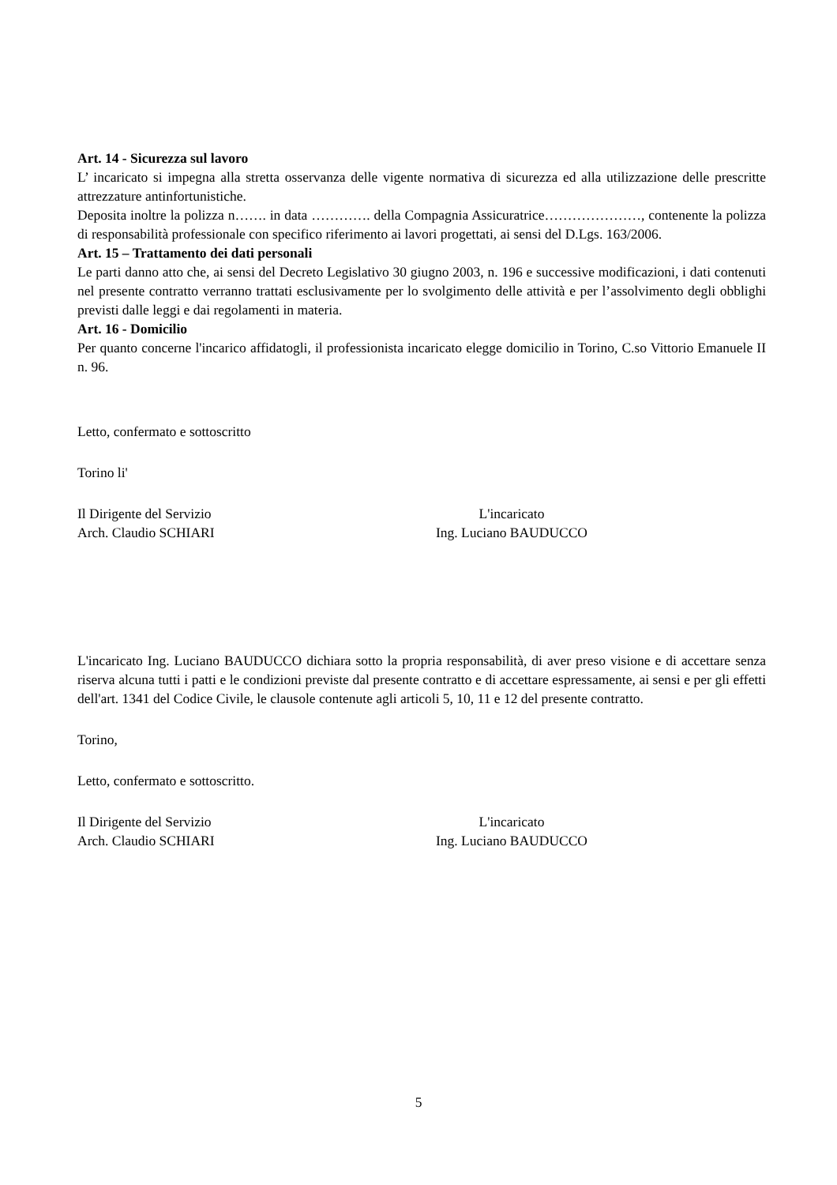Art. 14 - Sicurezza sul lavoro
L’ incaricato si impegna alla stretta osservanza delle vigente normativa di sicurezza ed alla utilizzazione delle prescritte attrezzature antinfortunistiche.
Deposita inoltre la polizza n……. in data …………. della Compagnia Assicuratrice…………………, contenente la polizza di responsabilità professionale con specifico riferimento ai lavori progettati, ai sensi del D.Lgs. 163/2006.
Art. 15 – Trattamento dei dati personali
Le parti danno atto che, ai sensi del Decreto Legislativo 30 giugno 2003, n. 196 e successive modificazioni, i dati contenuti nel presente contratto verranno trattati esclusivamente per lo svolgimento delle attività e per l’assolvimento degli obblighi previsti dalle leggi e dai regolamenti in materia.
Art. 16 - Domicilio
Per quanto concerne l'incarico affidatogli, il professionista incaricato elegge domicilio in Torino, C.so Vittorio Emanuele II n. 96.
Letto, confermato e sottoscritto
Torino li'
Il Dirigente del Servizio
Arch. Claudio SCHIARI
L'incaricato
Ing. Luciano BAUDUCCO
L'incaricato Ing. Luciano BAUDUCCO dichiara sotto la propria responsabilità, di aver preso visione e di accettare senza riserva alcuna tutti i patti e le condizioni previste dal presente contratto e di accettare espressamente, ai sensi e per gli effetti dell'art. 1341 del Codice Civile, le clausole contenute agli articoli 5, 10, 11 e 12 del presente contratto.
Torino,
Letto, confermato e sottoscritto.
Il Dirigente del Servizio
Arch. Claudio SCHIARI
L'incaricato
Ing. Luciano BAUDUCCO
5